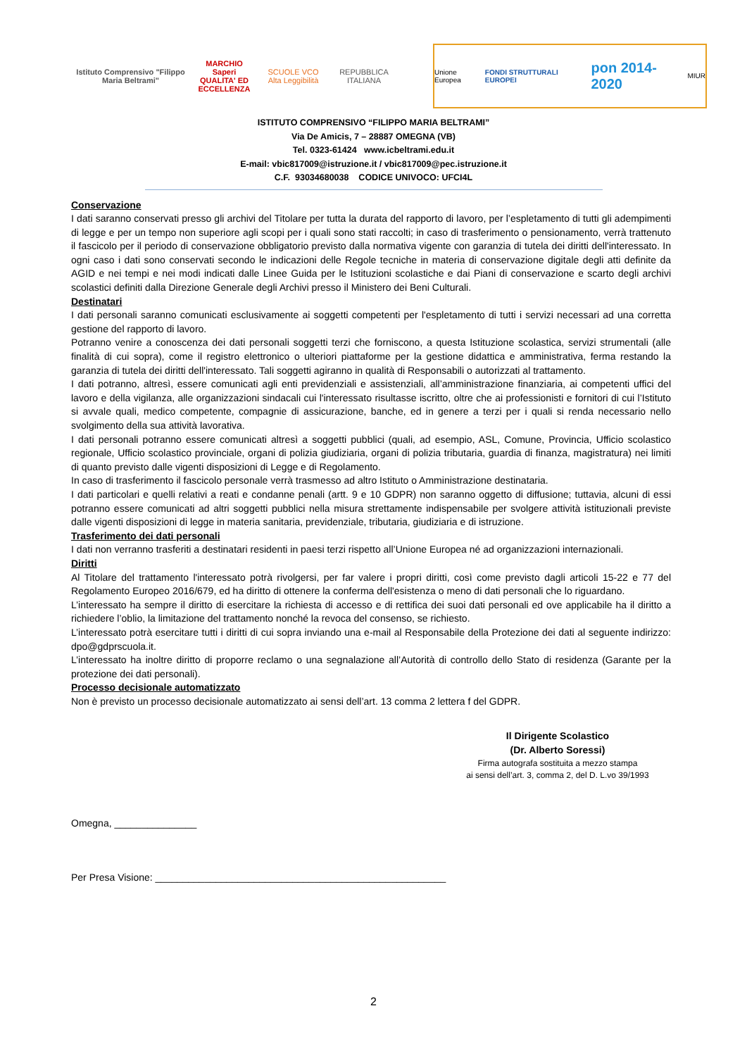Istituto Comprensivo "Filippo Maria Beltrami"
MARCHIO Saperi QUALITA' ED ECCELLENZA
SCUOLE VCO Alta Leggibilità
REPUBBLICA ITALIANA
Unione Europea FONDI STRUTTURALI EUROPEI pon 2014-2020 MIUR
ISTITUTO COMPRENSIVO “FILIPPO MARIA BELTRAMI”
Via De Amicis, 7 – 28887 OMEGNA (VB)
Tel. 0323-61424 www.icbeltrami.edu.it
E-mail: vbic817009@istruzione.it / vbic817009@pec.istruzione.it
C.F. 93034680038 CODICE UNIVOCO: UFCI4L
Conservazione
I dati saranno conservati presso gli archivi del Titolare per tutta la durata del rapporto di lavoro, per l’espletamento di tutti gli adempimenti di legge e per un tempo non superiore agli scopi per i quali sono stati raccolti; in caso di trasferimento o pensionamento, verrà trattenuto il fascicolo per il periodo di conservazione obbligatorio previsto dalla normativa vigente con garanzia di tutela dei diritti dell'interessato. In ogni caso i dati sono conservati secondo le indicazioni delle Regole tecniche in materia di conservazione digitale degli atti definite da AGID e nei tempi e nei modi indicati dalle Linee Guida per le Istituzioni scolastiche e dai Piani di conservazione e scarto degli archivi scolastici definiti dalla Direzione Generale degli Archivi presso il Ministero dei Beni Culturali.
Destinatari
I dati personali saranno comunicati esclusivamente ai soggetti competenti per l'espletamento di tutti i servizi necessari ad una corretta gestione del rapporto di lavoro.
Potranno venire a conoscenza dei dati personali soggetti terzi che forniscono, a questa Istituzione scolastica, servizi strumentali (alle finalità di cui sopra), come il registro elettronico o ulteriori piattaforme per la gestione didattica e amministrativa, ferma restando la garanzia di tutela dei diritti dell'interessato. Tali soggetti agiranno in qualità di Responsabili o autorizzati al trattamento.
I dati potranno, altresì, essere comunicati agli enti previdenziali e assistenziali, all’amministrazione finanziaria, ai competenti uffici del lavoro e della vigilanza, alle organizzazioni sindacali cui l'interessato risultasse iscritto, oltre che ai professionisti e fornitori di cui l’Istituto si avvale quali, medico competente, compagnie di assicurazione, banche, ed in genere a terzi per i quali si renda necessario nello svolgimento della sua attività lavorativa.
I dati personali potranno essere comunicati altresì a soggetti pubblici (quali, ad esempio, ASL, Comune, Provincia, Ufficio scolastico regionale, Ufficio scolastico provinciale, organi di polizia giudiziaria, organi di polizia tributaria, guardia di finanza, magistratura) nei limiti di quanto previsto dalle vigenti disposizioni di Legge e di Regolamento.
In caso di trasferimento il fascicolo personale verrà trasmesso ad altro Istituto o Amministrazione destinataria.
I dati particolari e quelli relativi a reati e condanne penali (artt. 9 e 10 GDPR) non saranno oggetto di diffusione; tuttavia, alcuni di essi potranno essere comunicati ad altri soggetti pubblici nella misura strettamente indispensabile per svolgere attività istituzionali previste dalle vigenti disposizioni di legge in materia sanitaria, previdenziale, tributaria, giudiziaria e di istruzione.
Trasferimento dei dati personali
I dati non verranno trasferiti a destinatari residenti in paesi terzi rispetto all’Unione Europea né ad organizzazioni internazionali.
Diritti
Al Titolare del trattamento l'interessato potrà rivolgersi, per far valere i propri diritti, così come previsto dagli articoli 15-22 e 77 del Regolamento Europeo 2016/679, ed ha diritto di ottenere la conferma dell'esistenza o meno di dati personali che lo riguardano.
L’interessato ha sempre il diritto di esercitare la richiesta di accesso e di rettifica dei suoi dati personali ed ove applicabile ha il diritto a richiedere l’oblio, la limitazione del trattamento nonché la revoca del consenso, se richiesto.
L’interessato potrà esercitare tutti i diritti di cui sopra inviando una e-mail al Responsabile della Protezione dei dati al seguente indirizzo: dpo@gdprscuola.it.
L’interessato ha inoltre diritto di proporre reclamo o una segnalazione all’Autorità di controllo dello Stato di residenza (Garante per la protezione dei dati personali).
Processo decisionale automatizzato
Non è previsto un processo decisionale automatizzato ai sensi dell’art. 13 comma 2 lettera f del GDPR.
Il Dirigente Scolastico
(Dr. Alberto Soressi)
Firma autografa sostituita a mezzo stampa
ai sensi dell’art. 3, comma 2, del D. L.vo 39/1993
Omegna, _______________
Per Presa Visione: _____________________________________________________
2